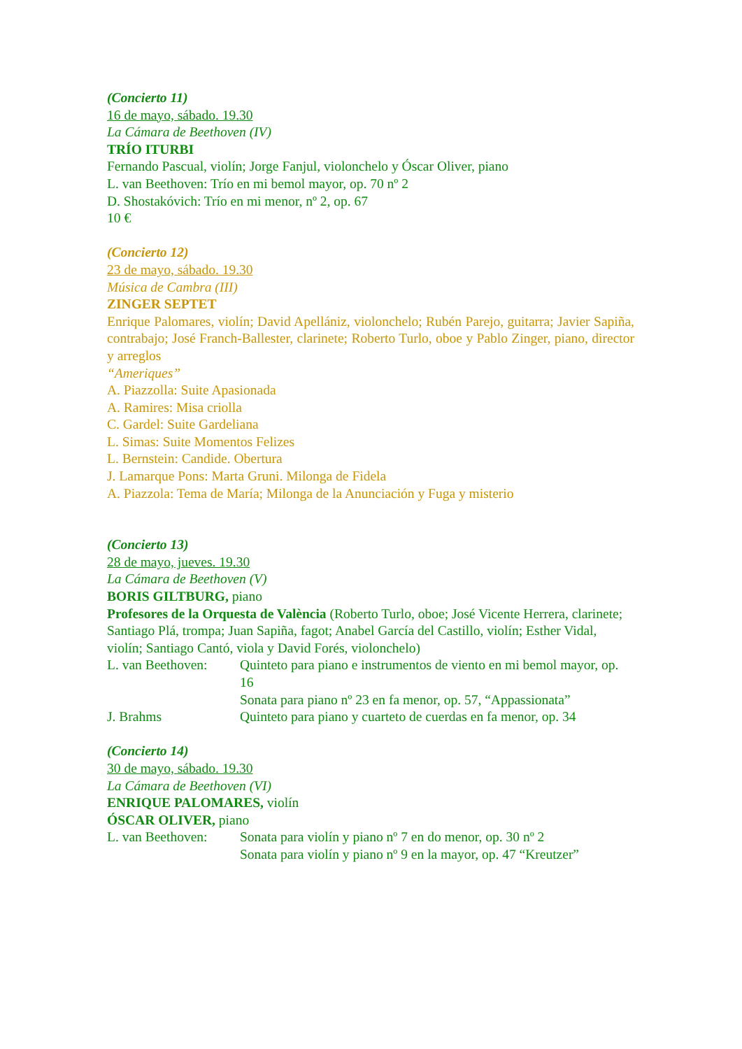(Concierto 11)
16 de mayo, sábado. 19.30
La Cámara de Beethoven (IV)
TRÍO ITURBI
Fernando Pascual, violín; Jorge Fanjul, violonchelo y Óscar Oliver, piano
L. van Beethoven: Trío en mi bemol mayor, op. 70 nº 2
D. Shostakóvich: Trío en mi menor, nº 2, op. 67
10 €
(Concierto 12)
23 de mayo, sábado. 19.30
Música de Cambra (III)
ZINGER SEPTET
Enrique Palomares, violín; David Apellániz, violonchelo; Rubén Parejo, guitarra; Javier Sapiña, contrabajo; José Franch-Ballester, clarinete; Roberto Turlo, oboe y Pablo Zinger, piano, director y arreglos
“Ameriques”
A. Piazzolla: Suite Apasionada
A. Ramires: Misa criolla
C. Gardel: Suite Gardeliana
L. Simas: Suite Momentos Felizes
L. Bernstein: Candide. Obertura
J. Lamarque Pons: Marta Gruni. Milonga de Fidela
A. Piazzola: Tema de María; Milonga de la Anunciación y Fuga y misterio
(Concierto 13)
28 de mayo, jueves. 19.30
La Cámara de Beethoven (V)
BORIS GILTBURG, piano
Profesores de la Orquesta de València (Roberto Turlo, oboe; José Vicente Herrera, clarinete; Santiago Plá, trompa; Juan Sapiña, fagot; Anabel García del Castillo, violín; Esther Vidal, violín; Santiago Cantó, viola y David Forés, violonchelo)
L. van Beethoven: Quinteto para piano e instrumentos de viento en mi bemol mayor, op. 16
Sonata para piano nº 23 en fa menor, op. 57, “Appassionata”
J. Brahms Quinteto para piano y cuarteto de cuerdas en fa menor, op. 34
(Concierto 14)
30 de mayo, sábado. 19.30
La Cámara de Beethoven (VI)
ENRIQUE PALOMARES, violín
ÓSCAR OLIVER, piano
L. van Beethoven: Sonata para violín y piano nº 7 en do menor, op. 30 nº 2
Sonata para violín y piano nº 9 en la mayor, op. 47 “Kreutzer”